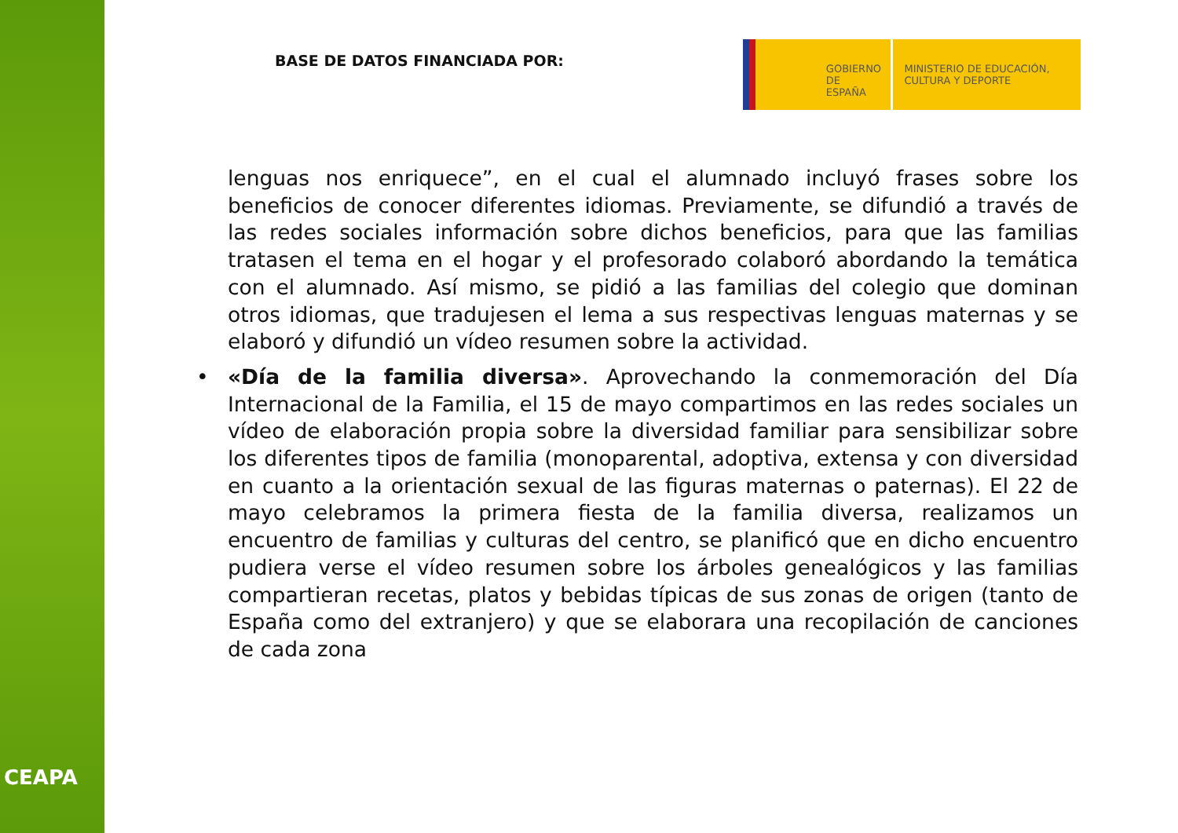CEAPA
BASE DE DATOS FINANCIADA POR:
GOBIERNO DE ESPAÑA
MINISTERIO DE EDUCACIÓN, CULTURA Y DEPORTE
lenguas nos enriquece”, en el cual el alumnado incluyó frases sobre los beneficios de conocer diferentes idiomas. Previamente, se difundió a través de las redes sociales información sobre dichos beneficios, para que las familias tratasen el tema en el hogar y el profesorado colaboró abordando la temática con el alumnado. Así mismo, se pidió a las familias del colegio que dominan otros idiomas, que tradujesen el lema a sus respectivas lenguas maternas y se elaboró y difundió un vídeo resumen sobre la actividad.
• «Día de la familia diversa». Aprovechando la conmemoración del Día Internacional de la Familia, el 15 de mayo compartimos en las redes sociales un vídeo de elaboración propia sobre la diversidad familiar para sensibilizar sobre los diferentes tipos de familia (monoparental, adoptiva, extensa y con diversidad en cuanto a la orientación sexual de las figuras maternas o paternas). El 22 de mayo celebramos la primera fiesta de la familia diversa, realizamos un encuentro de familias y culturas del centro, se planificó que en dicho encuentro pudiera verse el vídeo resumen sobre los árboles genealógicos y las familias compartieran recetas, platos y bebidas típicas de sus zonas de origen (tanto de España como del extranjero) y que se elaborara una recopilación de canciones de cada zona